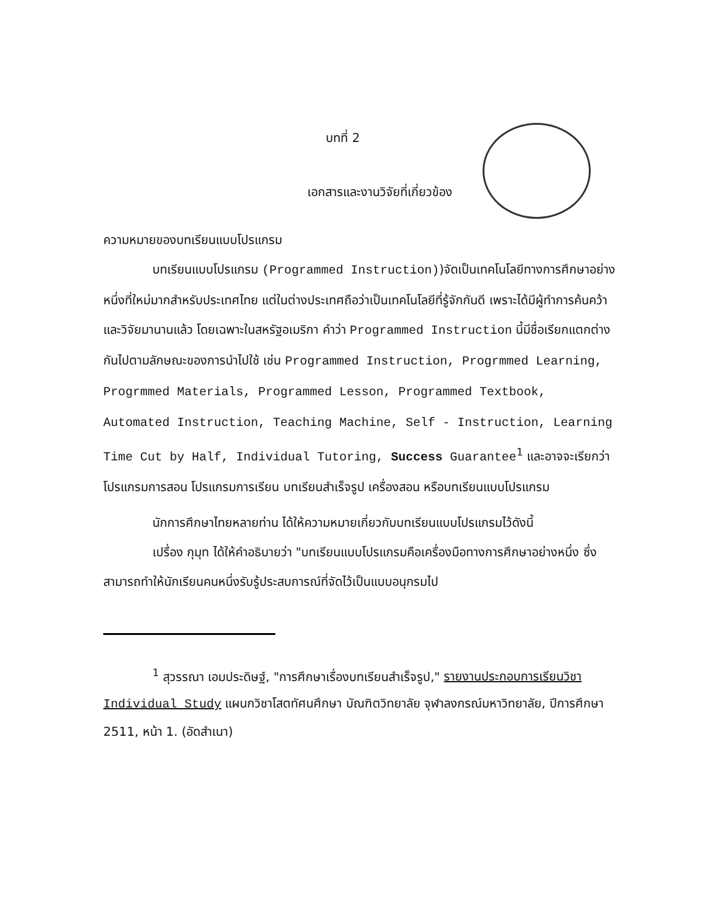บทที่ 2
เอกสารและงานวิจัยที่เกี่ยวข้อง
ความหมายของบทเรียนแบบโปรแกรม
บทเรียนแบบโปรแกรม (Programmed Instruction))จัดเป็นเทคโนโลยีทางการศึกษาอย่างหนึ่งที่ใหม่มากสำหรับประเทศไทย แต่ในต่างประเทศถือว่าเป็นเทคโนโลยีที่รู้จักกันดี เพราะได้มีผู้ทำการค้นคว้าและวิจัยมานานแล้ว โดยเฉพาะในสหรัฐอเมริกา คำว่า Programmed Instruction นี้มีชื่อเรียกแตกต่างกันไปตามลักษณะของการนำไปใช้ เช่น Programmed Instruction, Progrmmed Learning, Progrmmed Materials, Programmed Lesson, Programmed Textbook, Automated Instruction, Teaching Machine, Self - Instruction, Learning Time Cut by Half, Individual Tutoring, Success Guarantee<sup>1</sup> และอาจจะเรียกว่าโปรแกรมการสอน โปรแกรมการเรียน บทเรียนสำเร็จรูป เครื่องสอน หรือบทเรียนแบบโปรแกรม
นักการศึกษาไทยหลายท่าน ได้ให้ความหมายเกี่ยวกับบทเรียนแบบโปรแกรมไว้ดังนี้
เปรื่อง กุมุท ได้ให้คำอธิบายว่า "บทเรียนแบบโปรแกรมคือเครื่องมือทางการศึกษาอย่างหนึ่ง ซึ่งสามารถทำให้นักเรียนคนหนึ่งรับรู้ประสบการณ์ที่จัดไว้เป็นแบบอนุกรมไป
<sup>1</sup> สุวรรณา เอมประดิษฐ์, "การศึกษาเรื่องบทเรียนสำเร็จรูป," รายงานประกอบการเรียนวิชา Individual Study แผนกวิชาโสตทัศนศึกษา บัณฑิตวิทยาลัย จุฬาลงกรณ์มหาวิทยาลัย, ปีการศึกษา 2511, หน้า 1. (อัดสำเนา)